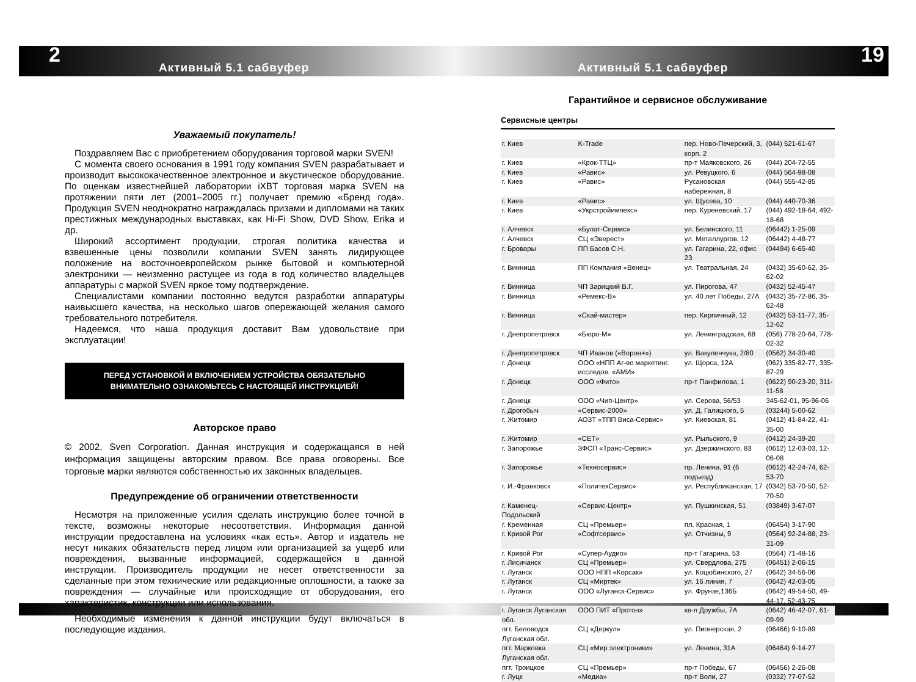2 19
Активный 5.1 сабвуфер Активный 5.1 сабвуфер
Уважаемый покупатель!
Поздравляем Вас с приобретением оборудования торговой марки SVEN!
С момента своего основания в 1991 году компания SVEN разрабатывает и производит высококачественное электронное и акустическое оборудование. По оценкам известнейшей лаборатории iXBT торговая марка SVEN на протяжении пяти лет (2001–2005 гг.) получает премию «Бренд года». Продукция SVEN неоднократно награждалась призами и дипломами на таких престижных международных выставках, как Hi-Fi Show, DVD Show, Erika и др.
Широкий ассортимент продукции, строгая политика качества и взвешенные цены позволили компании SVEN занять лидирующее положение на восточноевропейском рынке бытовой и компьютерной электроники — неизменно растущее из года в год количество владельцев аппаратуры с маркой SVEN яркое тому подтверждение.
Специалистами компании постоянно ведутся разработки аппаратуры наивысшего качества, на несколько шагов опережающей желания самого требовательного потребителя.
Надеемся, что наша продукция доставит Вам удовольствие при эксплуатации!
ПЕРЕД УСТАНОВКОЙ И ВКЛЮЧЕНИЕМ УСТРОЙСТВА ОБЯЗАТЕЛЬНО
ВНИМАТЕЛЬНО ОЗНАКОМЬТЕСЬ С НАСТОЯЩЕЙ ИНСТРУКЦИЕЙ!
Авторское право
© 2002, Sven Corporation. Данная инструкция и содержащаяся в ней информация защищены авторским правом. Все права оговорены. Все торговые марки являются собственностью их законных владельцев.
Предупреждение об ограничении ответственности
Несмотря на приложенные усилия сделать инструкцию более точной в тексте, возможны некоторые несоответствия. Информация данной инструкции предоставлена на условиях «как есть». Автор и издатель не несут никаких обязательств перед лицом или организацией за ущерб или повреждения, вызванные информацией, содержащейся в данной инструкции. Производитель продукции не несет ответственности за сделанные при этом технические или редакционные оплошности, а также за повреждения — случайные или происходящие от оборудования, его характеристик, конструкции или использования.
Необходимые изменения к данной инструкции будут включаться в последующие издания.
Гарантийное и сервисное обслуживание
Сервисные центры
| г. Киев | K-Trade | пер. Ново-Печерский, 3, корп. 2 | (044) 521-61-67 |
| г. Киев | «Крок-ТТЦ» | пр-т Маяковского, 26 | (044) 204-72-55 |
| г. Киев | «Равис» | ул. Ревуцкого, 6 | (044) 564-98-08 |
| г. Киев | «Равис» | Русановская набережная, 8 | (044) 555-42-85 |
| г. Киев | «Равис» | ул. Щусева, 10 | (044) 440-70-36 |
| г. Киев | «Укрстройимпекс» | пер. Куреневский, 17 | (044) 492-18-64, 492-18-68 |
| г. Алчевск | «Булат-Сервис» | ул. Белинского, 11 | (06442) 1-25-09 |
| г. Алчевск | СЦ «Эверест» | ул. Металлургов, 12 | (06442) 4-48-77 |
| г. Бровары | ПП Басов С.Н. | ул. Гагарина, 22, офис 23 | (04494) 6-65-40 |
| г. Винница | ПП Компания «Венец» | ул. Театральная, 24 | (0432) 35-60-62, 35-62-02 |
| г. Винница | ЧП Зарицкий В.Г. | ул. Пирогова, 47 | (0432) 52-45-47 |
| г. Винница | «Ремекс-В» | ул. 40 лет Победы, 27А | (0432) 35-72-86, 35-62-48 |
| г. Винница | «Скай-мастер» | пер. Кирпичный, 12 | (0432) 53-11-77, 35-12-62 |
| г. Днепропетровск | «Бюро-М» | ул. Ленинградская, 68 | (056) 778-20-64, 778-02-32 |
| г. Днепропетровск | ЧП Иванов («Ворон+») | ул. Вакуленчука, 2/80 | (0562) 34-30-40 |
| г. Донецк | ООО «НПП Аг-во маркетинг. исследов. «АМИ» | ул. Щорса, 12А | (062) 335-82-77, 335-87-29 |
| г. Донецк | ООО «Фито» | пр-т Панфилова, 1 | (0622) 90-23-20, 311-11-58 |
| г. Донецк | ООО «Чип-Центр» | ул. Серова, 56/53 | 345-62-01, 95-96-06 |
| г. Дрогобыч | «Сервис-2000» | ул. Д. Галицкого, 5 | (03244) 5-00-62 |
| г. Житомир | АОЗТ «ТПП Виса-Сервис» | ул. Киевская, 81 | (0412) 41-84-22, 41-35-00 |
| г. Житомир | «СЕТ» | ул. Рыльского, 9 | (0412) 24-39-20 |
| г. Запорожье | ЗФСП «Транс-Сервис» | ул. Дзержинского, 83 | (0612) 12-03-03, 12-06-08 |
| г. Запорожье | «Техносервис» | пр. Ленина, 91 (6 подъезд) | (0612) 42-24-74, 62-53-70 |
| г. И.-Франковск | «ПолитехСервис» | ул. Республиканская, 17 | (0342) 53-70-50, 52-70-50 |
| г. Каменец-Подольский | «Сервис-Центр» | ул. Пушкинская, 51 | (03849) 3-67-07 |
| г. Кременная | СЦ «Премьер» | пл. Красная, 1 | (06454) 3-17-90 |
| г. Кривой Рог | «Софтсервис» | ул. Отчизны, 9 | (0564) 92-24-88, 23-31-09 |
| г. Кривой Рог | «Супер-Аудио» | пр-т Гагарина, 53 | (0564) 71-48-16 |
| г. Лисичанск | СЦ «Премьер» | ул. Свердлова, 275 | (06451) 2-06-15 |
| г. Луганск | ООО НПП «Корсак» | ул. Коцюбинского, 27 | (0642) 34-56-06 |
| г. Луганск | СЦ «Миртек» | ул. 16 линия, 7 | (0642) 42-03-05 |
| г. Луганск | ООО «Луганск-Сервис» | ул. Фрунзе,136Б | (0642) 49-54-50, 49-44-17, 52-43-75 |
| г. Луганск Луганская обл. | ООО ПИТ «Протон» | кв-л Дружбы, 7А | (0642) 46-42-07, 61-09-99 |
| пгт. Беловодск Луганская обл. | СЦ «Деркул» | ул. Пионерская, 2 | (06466) 9-10-89 |
| пгт. Марковка Луганская обл. | СЦ «Мир электроники» | ул. Ленина, 31А | (06464) 9-14-27 |
| пгт. Троицкое | СЦ «Премьер» | пр-т Победы, 67 | (06456) 2-26-08 |
| г. Луцк | «Медиа» | пр-т Воли, 27 | (0332) 77-07-52 |